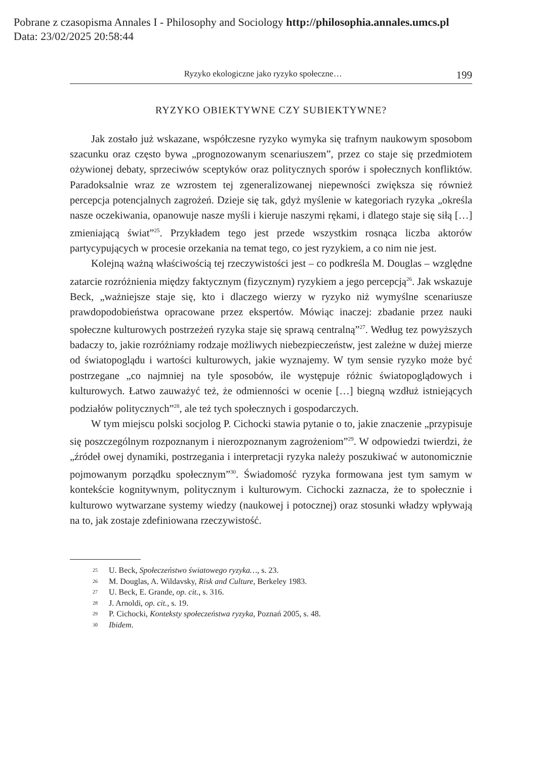Pobrane z czasopisma Annales I - Philosophy and Sociology http://philosophia.annales.umcs.pl
Data: 23/02/2025 20:58:44
Ryzyko ekologiczne jako ryzyko społeczne… 199
RYZYKO OBIEKTYWNE CZY SUBIEKTYWNE?
Jak zostało już wskazane, współczesne ryzyko wymyka się trafnym naukowym sposobom szacunku oraz często bywa „prognozowanym scenariuszem”, przez co staje się przedmiotem ożywionej debaty, sprzeciwów sceptyków oraz politycznych sporów i społecznych konfliktów. Paradoksalnie wraz ze wzrostem tej zgeneralizowanej niepewności zwiększa się również percepcja potencjalnych zagrożeń. Dzieje się tak, gdyż myślenie w kategoriach ryzyka „określa nasze oczekiwania, opanowuje nasze myśli i kieruje naszymi rękami, i dlatego staje się siłą […] zmieniającą świat”<sup>25</sup>. Przykładem tego jest przede wszystkim rosnąca liczba aktorów partycypujących w procesie orzekania na temat tego, co jest ryzykiem, a co nim nie jest.
Kolejną ważną właściwością tej rzeczywistości jest – co podkreśla M. Douglas – względne zatarcie rozróżnienia między faktycznym (fizycznym) ryzykiem a jego percepcją<sup>26</sup>. Jak wskazuje Beck, „ważniejsze staje się, kto i dlaczego wierzy w ryzyko niż wymyślne scenariusze prawdopodobieństwa opracowane przez ekspertów. Mówiąc inaczej: zbadanie przez nauki społeczne kulturowych postrzeżeń ryzyka staje się sprawą centralną”<sup>27</sup>. Według tez powyższych badaczy to, jakie rozróżniamy rodzaje możliwych niebezpieczeństw, jest zależne w dużej mierze od światopoglądu i wartości kulturowych, jakie wyznajemy. W tym sensie ryzyko może być postrzegane „co najmniej na tyle sposobów, ile występuje różnic światopoglądowych i kulturowych. Łatwo zauważyć też, że odmienności w ocenie […] biegną wzdłuż istniejących podziałów politycznych”<sup>28</sup>, ale też tych społecznych i gospodarczych.
W tym miejscu polski socjolog P. Cichocki stawia pytanie o to, jakie znaczenie „przypisuje się poszczególnym rozpoznanym i nierozpoznanym zagrożeniom”<sup>29</sup>. W odpowiedzi twierdzi, że „źródeł owej dynamiki, postrzegania i interpretacji ryzyka należy poszukiwać w autonomicznie pojmowanym porządku społecznym”<sup>30</sup>. Świadomość ryzyka formowana jest tym samym w kontekście kognitywnym, politycznym i kulturowym. Cichocki zaznacza, że to społecznie i kulturowo wytwarzane systemy wiedzy (naukowej i potocznej) oraz stosunki władzy wpływają na to, jak zostaje zdefiniowana rzeczywistość.
<sup>25</sup> U. Beck, Społeczeństwo światowego ryzyka…, s. 23.
<sup>26</sup> M. Douglas, A. Wildavsky, Risk and Culture, Berkeley 1983.
<sup>27</sup> U. Beck, E. Grande, op. cit., s. 316.
<sup>28</sup> J. Arnoldi, op. cit., s. 19.
<sup>29</sup> P. Cichocki, Konteksty społeczeństwa ryzyka, Poznań 2005, s. 48.
<sup>30</sup> Ibidem.